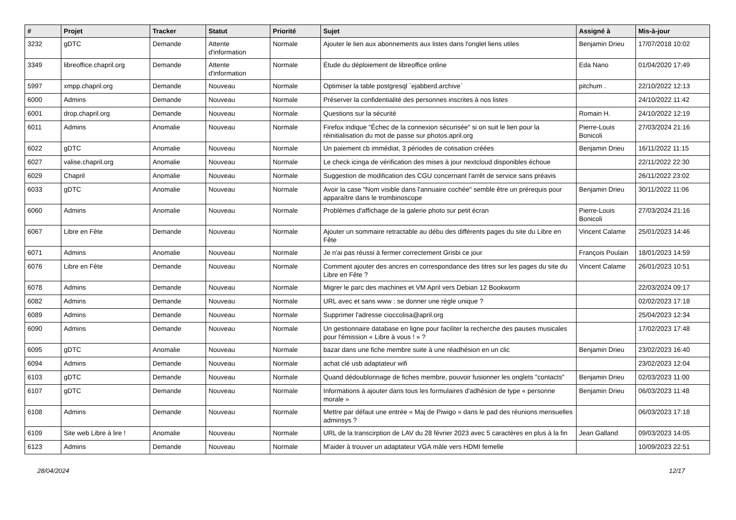| # | Projet | Tracker | Statut | Priorité | Sujet | Assigné à | Mis-à-jour |
| --- | --- | --- | --- | --- | --- | --- | --- |
| 3232 | gDTC | Demande | Attente d'information | Normale | Ajouter le lien aux abonnements aux listes dans l'onglet liens utiles | Benjamin Drieu | 17/07/2018 10:02 |
| 3349 | libreoffice.chapril.org | Demande | Attente d'information | Normale | Étude du déploiement de libreoffice online | Eda Nano | 01/04/2020 17:49 |
| 5997 | xmpp.chapril.org | Demande | Nouveau | Normale | Optimiser la table postgresql `ejabberd.archive` | pitchum . | 22/10/2022 12:13 |
| 6000 | Admins | Demande | Nouveau | Normale | Préserver la confidentialité des personnes inscrites à nos listes | | 24/10/2022 11:42 |
| 6001 | drop.chapril.org | Demande | Nouveau | Normale | Questions sur la sécurité | Romain H. | 24/10/2022 12:19 |
| 6011 | Admins | Anomalie | Nouveau | Normale | Firefox indique "Échec de la connexion sécurisée" si on suit le lien pour la réinitialisation du mot de passe sur photos.april.org | Pierre-Louis Bonicoli | 27/03/2024 21:16 |
| 6022 | gDTC | Anomalie | Nouveau | Normale | Un paiement cb immédiat, 3 périodes de cotisation créées | Benjamin Drieu | 16/11/2022 11:15 |
| 6027 | valise.chapril.org | Anomalie | Nouveau | Normale | Le check icinga de vérification des mises à jour nextcloud disponibles échoue | | 22/11/2022 22:30 |
| 6029 | Chapril | Anomalie | Nouveau | Normale | Suggestion de modification des CGU concernant l'arrêt de service sans préavis | | 26/11/2022 23:02 |
| 6033 | gDTC | Anomalie | Nouveau | Normale | Avoir la case "Nom visible dans l'annuaire cochée" semble être un prérequis pour apparaître dans le trombinoscope | Benjamin Drieu | 30/11/2022 11:06 |
| 6060 | Admins | Anomalie | Nouveau | Normale | Problèmes d'affichage de la galerie photo sur petit écran | Pierre-Louis Bonicoli | 27/03/2024 21:16 |
| 6067 | Libre en Fête | Demande | Nouveau | Normale | Ajouter un sommaire retractable au débu des différents pages du site du Libre en Fête | Vincent Calame | 25/01/2023 14:46 |
| 6071 | Admins | Anomalie | Nouveau | Normale | Je n'ai pas réussi à fermer correctement Grisbi ce jour | François Poulain | 18/01/2023 14:59 |
| 6076 | Libre en Fête | Demande | Nouveau | Normale | Comment ajouter des ancres en correspondance des titres sur les pages du site du Libre en Fête ? | Vincent Calame | 26/01/2023 10:51 |
| 6078 | Admins | Demande | Nouveau | Normale | Migrer le parc des machines et VM April vers Debian 12 Bookworm | | 22/03/2024 09:17 |
| 6082 | Admins | Demande | Nouveau | Normale | URL avec et sans www : se donner une règle unique ? | | 02/02/2023 17:18 |
| 6089 | Admins | Demande | Nouveau | Normale | Supprimer l'adresse cioccolisa@april.org | | 25/04/2023 12:34 |
| 6090 | Admins | Demande | Nouveau | Normale | Un gestionnaire database en ligne pour faciliter la recherche des pauses musicales pour l'émission « Libre à vous ! » ? | | 17/02/2023 17:48 |
| 6095 | gDTC | Anomalie | Nouveau | Normale | bazar dans une fiche membre suite à une réadhésion en un clic | Benjamin Drieu | 23/02/2023 16:40 |
| 6094 | Admins | Demande | Nouveau | Normale | achat clé usb adaptateur wifi | | 23/02/2023 12:04 |
| 6103 | gDTC | Demande | Nouveau | Normale | Quand dédoublonnage de fiches membre, pouvoir fusionner les onglets "contacts" | Benjamin Drieu | 02/03/2023 11:00 |
| 6107 | gDTC | Demande | Nouveau | Normale | Informations à ajouter dans tous les formulaires d'adhésion de type « personne morale » | Benjamin Drieu | 06/03/2023 11:48 |
| 6108 | Admins | Demande | Nouveau | Normale | Mettre par défaut une entrée « Maj de Piwigo » dans le pad des réunions mensuelles adminsys ? | | 06/03/2023 17:18 |
| 6109 | Site web Libre à lire ! | Anomalie | Nouveau | Normale | URL de la transcirption de LAV du 28 février 2023 avec 5 caractères en plus à la fin | Jean Galland | 09/03/2023 14:05 |
| 6123 | Admins | Demande | Nouveau | Normale | M'aider à trouver un adaptateur VGA mâle vers HDMI femelle | | 10/09/2023 22:51 |
28/04/2024 12/17